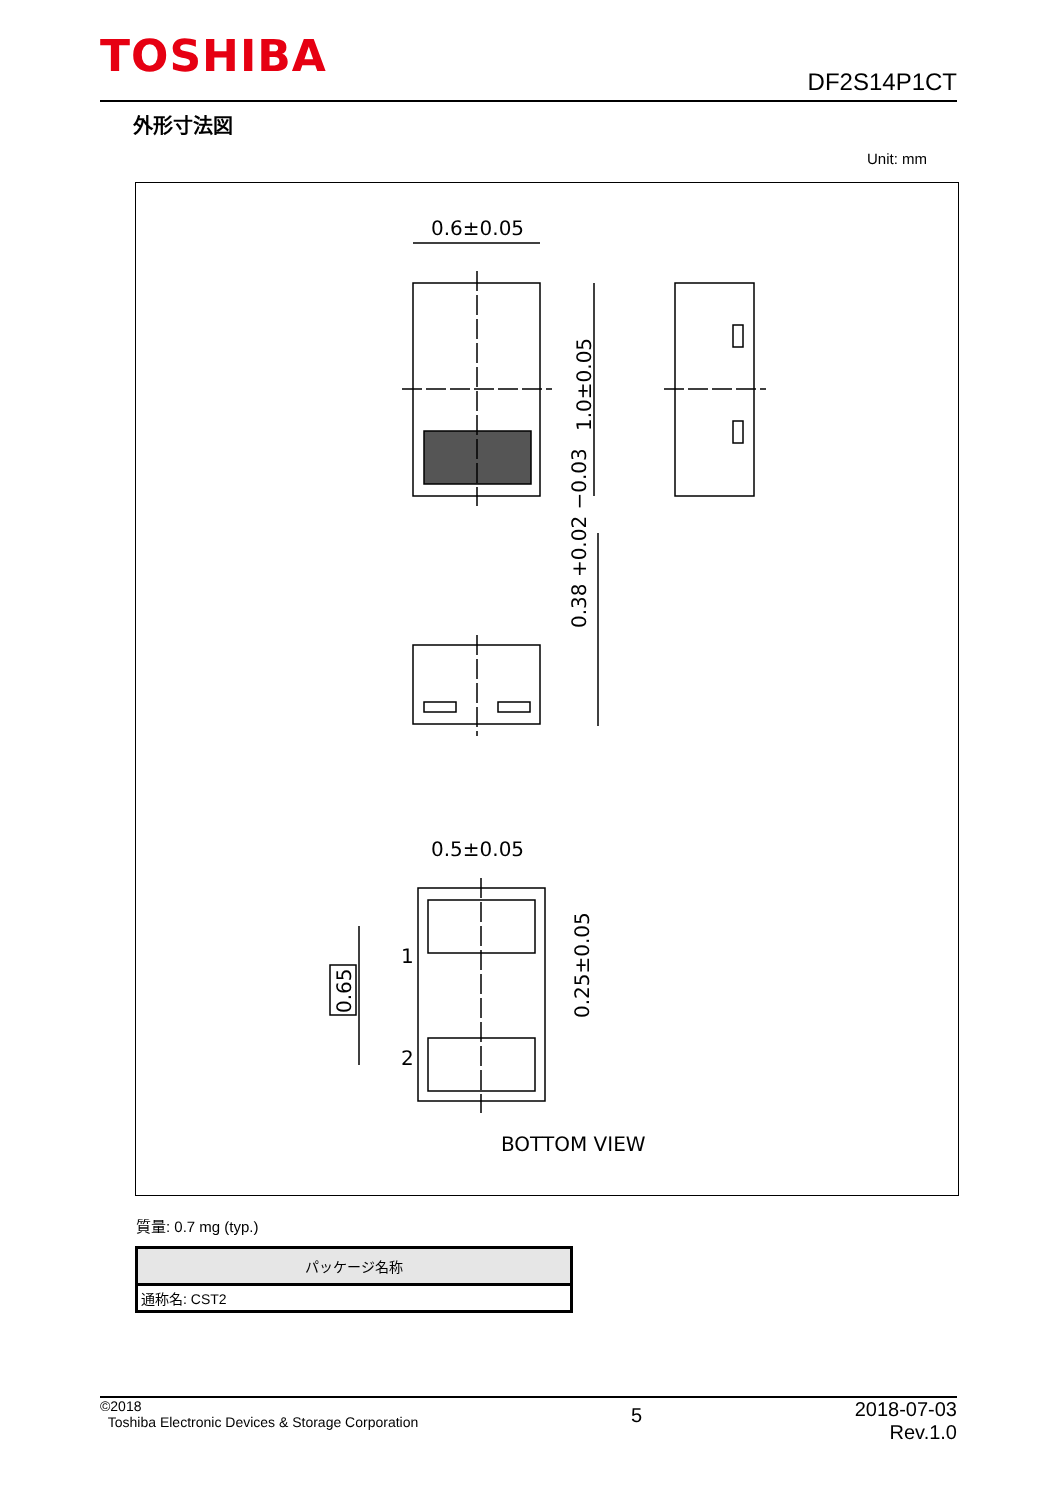TOSHIBA
DF2S14P1CT
外形寸法図
Unit: mm
0.6±0.05
1.0±0.05
0.38 +0.02 −0.03
0.5±0.05
1
2
0.65
0.25±0.05
BOTTOM VIEW
質量: 0.7 mg (typ.)
| パッケージ名称 |
| --- |
| 通称名: CST2 |
©2018
Toshiba Electronic Devices & Storage Corporation
5
2018-07-03
Rev.1.0